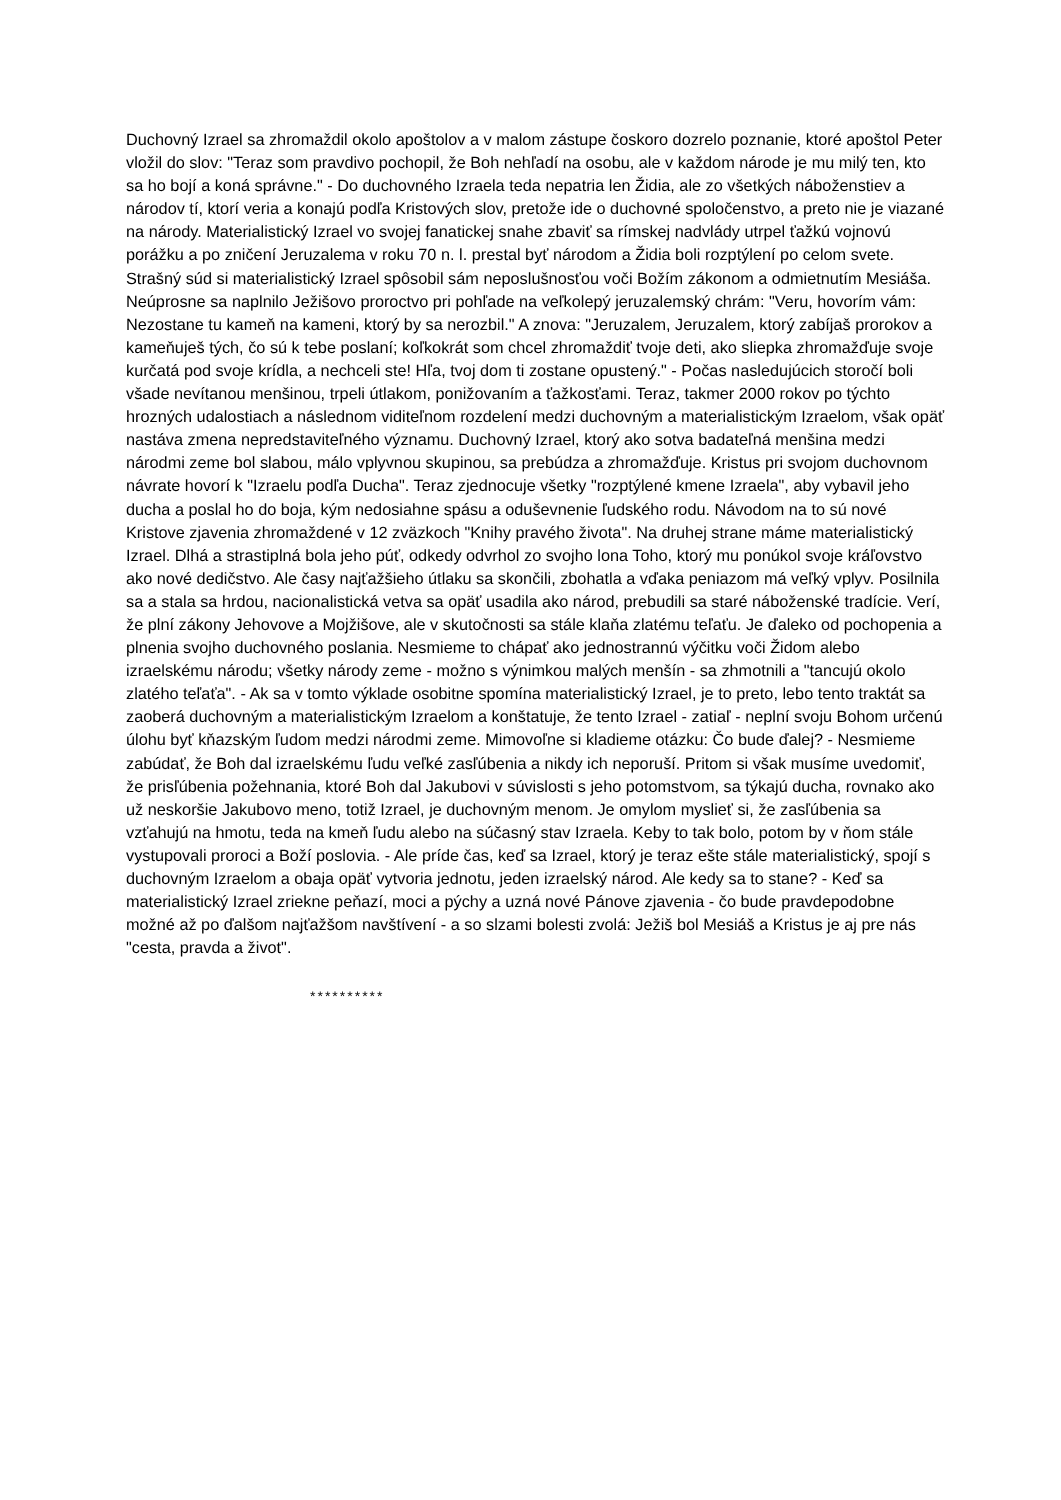Duchovný Izrael sa zhromaždil okolo apoštolov a v malom zástupe čoskoro dozrelo poznanie, ktoré apoštol Peter vložil do slov: "Teraz som pravdivo pochopil, že Boh nehľadí na osobu, ale v každom národe je mu milý ten, kto sa ho bojí a koná správne." - Do duchovného Izraela teda nepatria len Židia, ale zo všetkých náboženstiev a národov tí, ktorí veria a konajú podľa Kristových slov, pretože ide o duchovné spoločenstvo, a preto nie je viazané na národy. Materialistický Izrael vo svojej fanatickej snahe zbaviť sa rímskej nadvlády utrpel ťažkú vojnovú porážku a po zničení Jeruzalema v roku 70 n. l. prestal byť národom a Židia boli rozptýlení po celom svete. Strašný súd si materialistický Izrael spôsobil sám neposlušnosťou voči Božím zákonom a odmietnutím Mesiáša. Neúprosne sa naplnilo Ježišovo proroctvo pri pohľade na veľkolepý jeruzalemský chrám: "Veru, hovorím vám: Nezostane tu kameň na kameni, ktorý by sa nerozbil." A znova: "Jeruzalem, Jeruzalem, ktorý zabíjaš prorokov a kameňuješ tých, čo sú k tebe poslaní; koľkokrát som chcel zhromaždiť tvoje deti, ako sliepka zhromažďuje svoje kurčatá pod svoje krídla, a nechceli ste! Hľa, tvoj dom ti zostane opustený." - Počas nasledujúcich storočí boli všade nevítanou menšinou, trpeli útlakom, ponižovaním a ťažkosťami. Teraz, takmer 2000 rokov po týchto hrozných udalostiach a následnom viditeľnom rozdelení medzi duchovným a materialistickým Izraelom, však opäť nastáva zmena nepredstaviteľného významu. Duchovný Izrael, ktorý ako sotva badateľná menšina medzi národmi zeme bol slabou, málo vplyvnou skupinou, sa prebúdza a zhromažďuje. Kristus pri svojom duchovnom návrate hovorí k "Izraelu podľa Ducha". Teraz zjednocuje všetky "rozptýlené kmene Izraela", aby vybavil jeho ducha a poslal ho do boja, kým nedosiahne spásu a oduševnenie ľudského rodu. Návodom na to sú nové Kristove zjavenia zhromaždené v 12 zväzkoch "Knihy pravého života". Na druhej strane máme materialistický Izrael. Dlhá a strastiplná bola jeho púť, odkedy odvrhol zo svojho lona Toho, ktorý mu ponúkol svoje kráľovstvo ako nové dedičstvo. Ale časy najťažšieho útlaku sa skončili, zbohatla a vďaka peniazom má veľký vplyv. Posilnila sa a stala sa hrdou, nacionalistická vetva sa opäť usadila ako národ, prebudili sa staré náboženské tradície. Verí, že plní zákony Jehovove a Mojžišove, ale v skutočnosti sa stále klaňa zlatému teľaťu. Je ďaleko od pochopenia a plnenia svojho duchovného poslania. Nesmieme to chápať ako jednostrannú výčitku voči Židom alebo izraelskému národu; všetky národy zeme - možno s výnimkou malých menšín - sa zhmotnili a "tancujú okolo zlatého teľaťa". - Ak sa v tomto výklade osobitne spomína materialistický Izrael, je to preto, lebo tento traktát sa zaoberá duchovným a materialistickým Izraelom a konštatuje, že tento Izrael - zatiaľ - neplní svoju Bohom určenú úlohu byť kňazským ľudom medzi národmi zeme. Mimovoľne si kladieme otázku: Čo bude ďalej? - Nesmieme zabúdať, že Boh dal izraelskému ľudu veľké zasľúbenia a nikdy ich neporuší. Pritom si však musíme uvedomiť, že prisľúbenia požehnania, ktoré Boh dal Jakubovi v súvislosti s jeho potomstvom, sa týkajú ducha, rovnako ako už neskoršie Jakubovo meno, totiž Izrael, je duchovným menom. Je omylom myslieť si, že zasľúbenia sa vzťahujú na hmotu, teda na kmeň ľudu alebo na súčasný stav Izraela. Keby to tak bolo, potom by v ňom stále vystupovali proroci a Boží poslovia. - Ale príde čas, keď sa Izrael, ktorý je teraz ešte stále materialistický, spojí s duchovným Izraelom a obaja opäť vytvoria jednotu, jeden izraelský národ. Ale kedy sa to stane? - Keď sa materialistický Izrael zriekne peňazí, moci a pýchy a uzná nové Pánove zjavenia - čo bude pravdepodobne možné až po ďalšom najťažšom navštívení - a so slzami bolesti zvolá: Ježiš bol Mesiáš a Kristus je aj pre nás "cesta, pravda a život".
**********